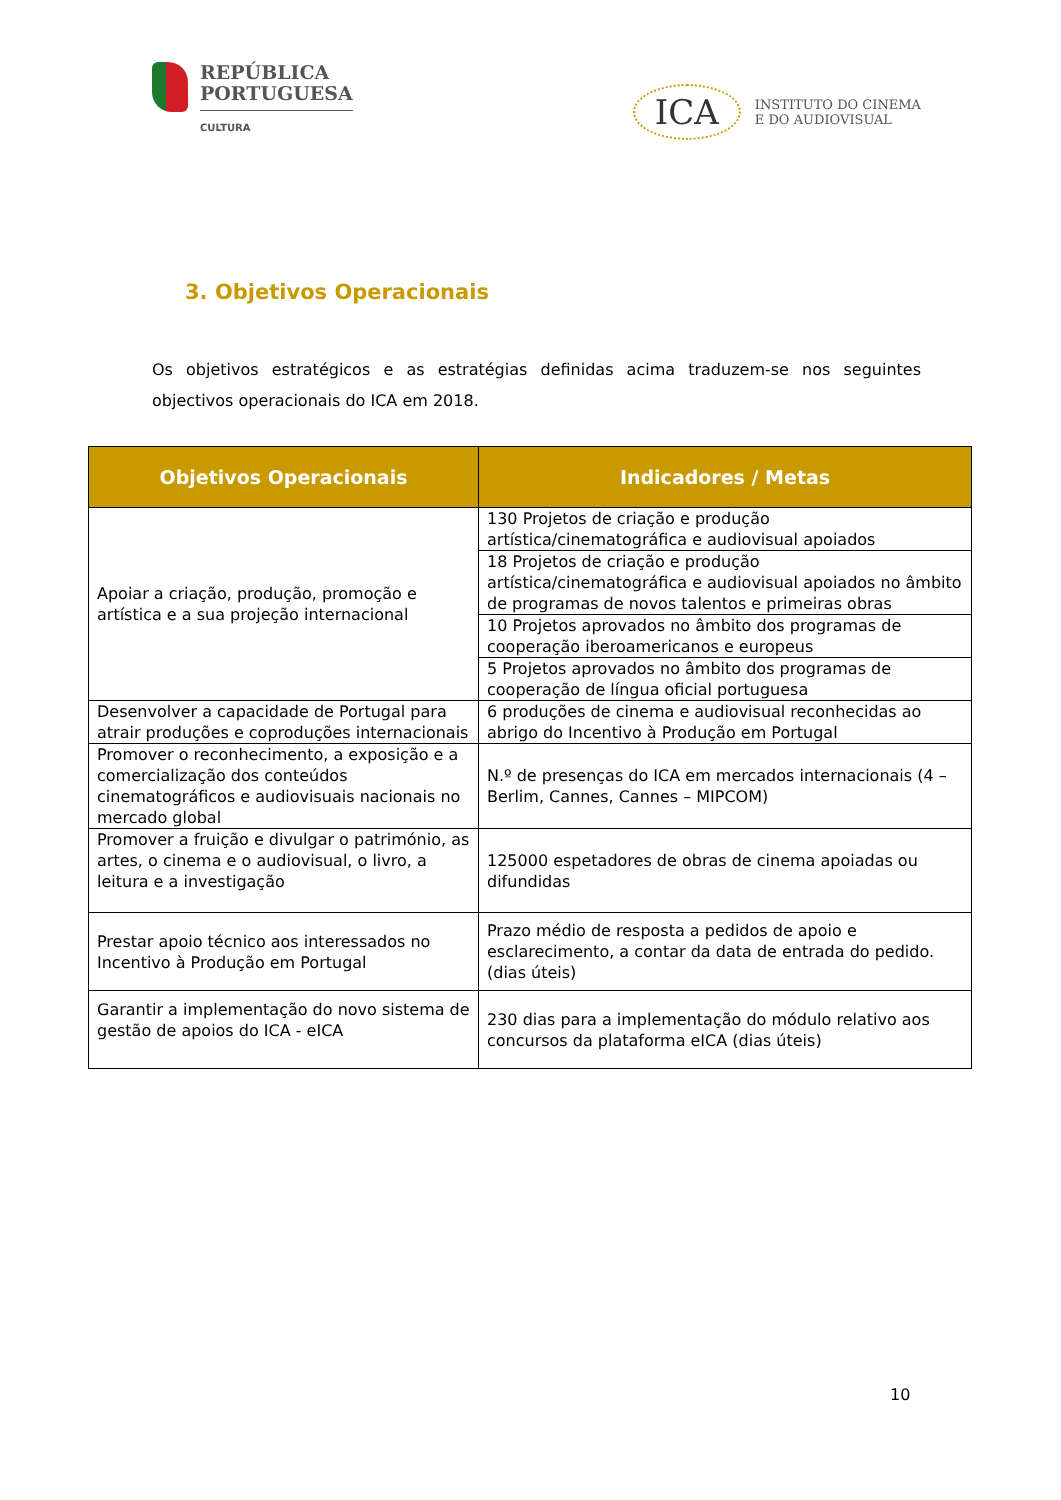REPÚBLICA
PORTUGUESA
CULTURA
ICA
INSTITUTO DO CINEMA
E DO AUDIOVISUAL
3. Objetivos Operacionais
Os objetivos estratégicos e as estratégias definidas acima traduzem-se nos seguintes objectivos operacionais do ICA em 2018.
| Objetivos Operacionais | Indicadores / Metas |
| --- | --- |
| Apoiar a criação, produção, promoção e artística e a sua projeção internacional | 130 Projetos de criação e produção artística/cinematográfica e audiovisual apoiados |
| | 18 Projetos de criação e produção artística/cinematográfica e audiovisual apoiados no âmbito de programas de novos talentos e primeiras obras |
| | 10 Projetos aprovados no âmbito dos programas de cooperação iberoamericanos e europeus |
| | 5 Projetos aprovados no âmbito dos programas de cooperação de língua oficial portuguesa |
| Desenvolver a capacidade de Portugal para atrair produções e coproduções internacionais | 6 produções de cinema e audiovisual reconhecidas ao abrigo do Incentivo à Produção em Portugal |
| Promover o reconhecimento, a exposição e a comercialização dos conteúdos cinematográficos e audiovisuais nacionais no mercado global | N.º de presenças do ICA em mercados internacionais (4 – Berlim, Cannes, Cannes – MIPCOM) |
| Promover a fruição e divulgar o património, as artes, o cinema e o audiovisual, o livro, a leitura e a investigação | 125000 espetadores de obras de cinema apoiadas ou difundidas |
| Prestar apoio técnico aos interessados no Incentivo à Produção em Portugal | Prazo médio de resposta a pedidos de apoio e esclarecimento, a contar da data de entrada do pedido. (dias úteis) |
| Garantir a implementação do novo sistema de gestão de apoios do ICA - eICA | 230 dias para a implementação do módulo relativo aos concursos da plataforma eICA (dias úteis) |
10